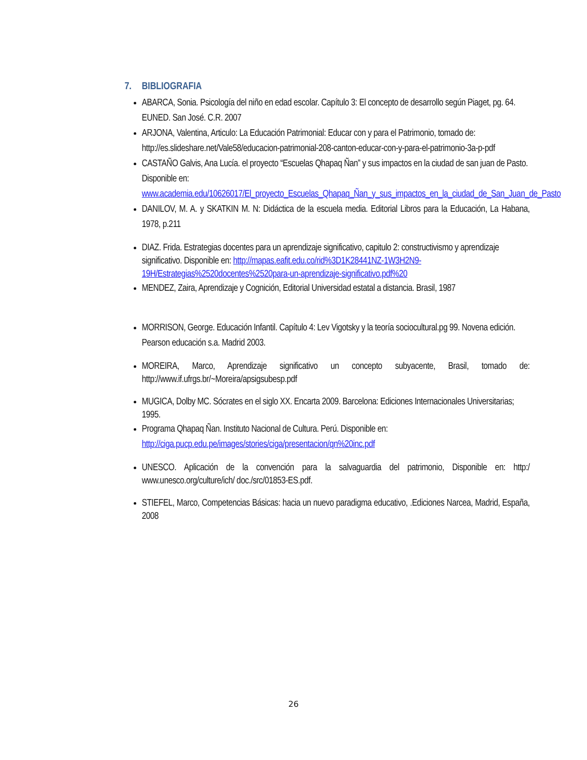7. BIBLIOGRAFIA
ABARCA, Sonia. Psicología del niño en edad escolar. Capítulo 3: El concepto de desarrollo según Piaget, pg. 64. EUNED. San José. C.R. 2007
ARJONA, Valentina, Articulo: La Educación Patrimonial: Educar con y para el Patrimonio, tomado de: http://es.slideshare.net/Vale58/educacion-patrimonial-208-canton-educar-con-y-para-el-patrimonio-3a-p-pdf
CASTAÑO Galvis, Ana Lucía. el proyecto “Escuelas Qhapaq Ñan” y sus impactos en la ciudad de san juan de Pasto. Disponible en: www.academia.edu/10626017/El_proyecto_Escuelas_Qhapaq_Ñan_y_sus_impactos_en_la_ciudad_de_San_Juan_de_Pasto
DANILOV, M. A. y SKATKIN M. N: Didáctica de la escuela media. Editorial Libros para la Educación, La Habana, 1978, p.211
DIAZ. Frida. Estrategias docentes para un aprendizaje significativo, capitulo 2: constructivismo y aprendizaje significativo. Disponible en: http://mapas.eafit.edu.co/rid%3D1K28441NZ-1W3H2N9-19H/Estrategias%2520docentes%2520para-un-aprendizaje-significativo.pdf%20
MENDEZ, Zaira, Aprendizaje y Cognición, Editorial Universidad estatal a distancia. Brasil, 1987
MORRISON, George. Educación Infantil. Capítulo 4: Lev Vigotsky y la teoría sociocultural.pg 99. Novena edición. Pearson educación s.a. Madrid 2003.
MOREIRA, Marco, Aprendizaje significativo un concepto subyacente, Brasil, tomado de: http://www.if.ufrgs.br/~Moreira/apsigsubesp.pdf
MUGICA, Dolby MC. Sócrates en el siglo XX. Encarta 2009. Barcelona: Ediciones Internacionales Universitarias; 1995.
Programa Qhapaq Ñan. Instituto Nacional de Cultura. Perú. Disponible en: http://ciga.pucp.edu.pe/images/stories/ciga/presentacion/qn%20inc.pdf
UNESCO. Aplicación de la convención para la salvaguardia del patrimonio, Disponible en: http:/ www.unesco.org/culture/ich/ doc./src/01853-ES.pdf.
STIEFEL, Marco, Competencias Básicas: hacia un nuevo paradigma educativo, .Ediciones Narcea, Madrid, España, 2008
26